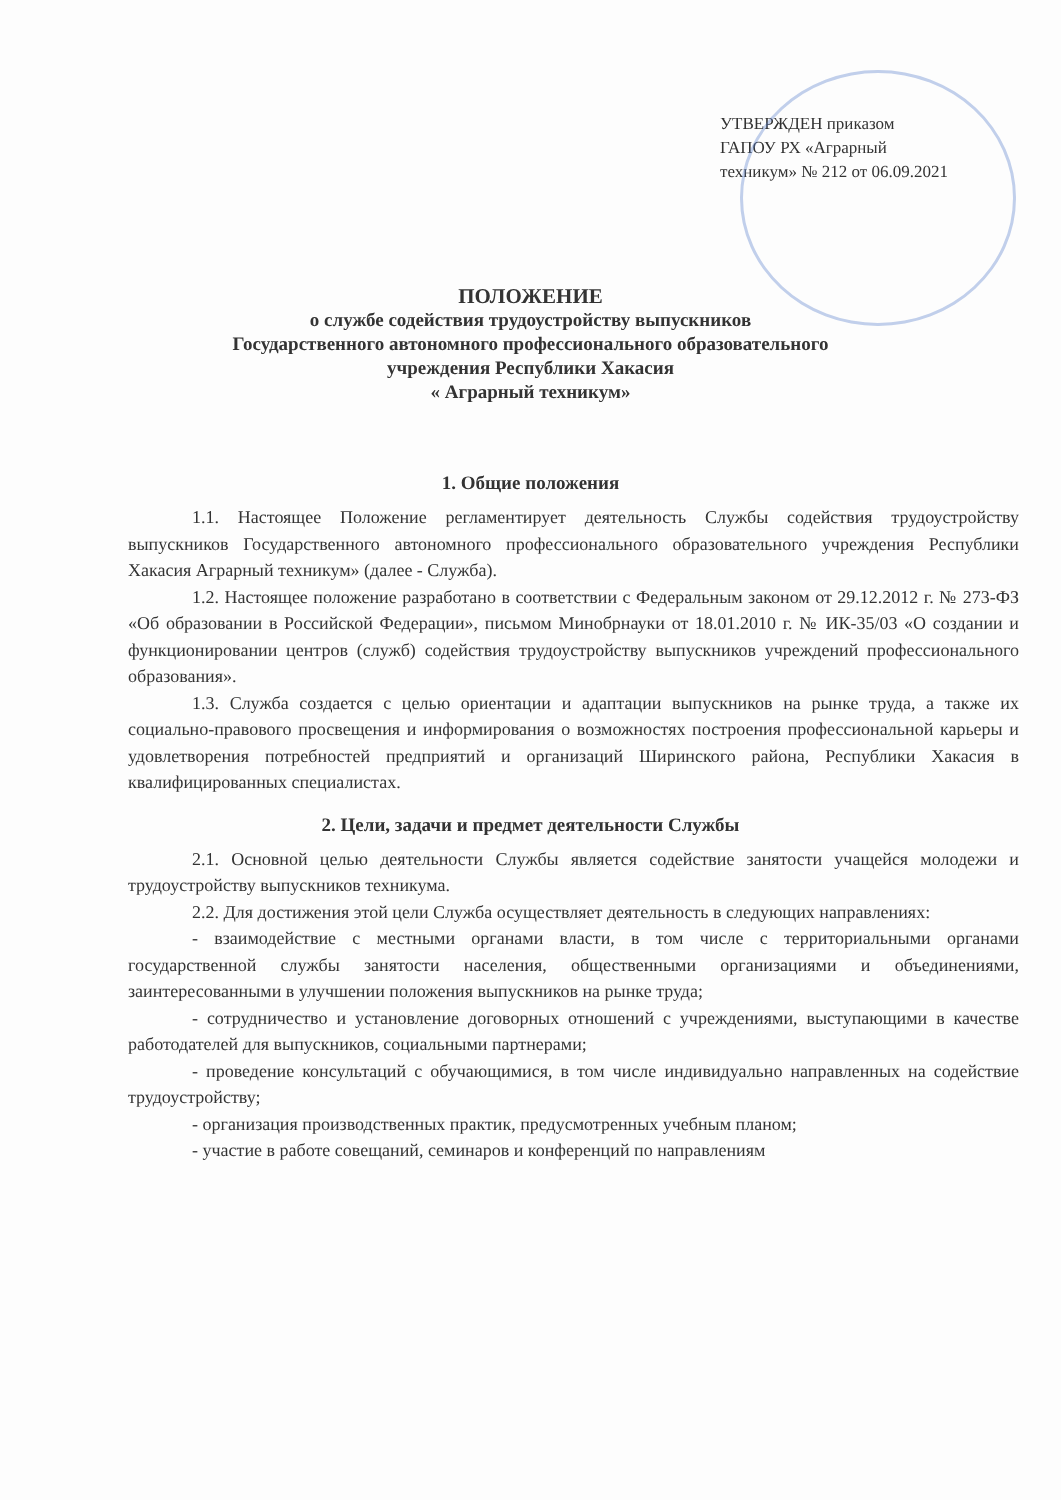УТВЕРЖДЕН приказом
ГАПОУ РХ «Аграрный
техникум» № 212 от 06.09.2021
ПОЛОЖЕНИЕ
о службе содействия трудоустройству выпускников
Государственного автономного профессионального образовательного
учреждения Республики Хакасия
« Аграрный техникум»
1. Общие положения
1.1. Настоящее Положение регламентирует деятельность Службы содействия трудоустройству выпускников Государственного автономного профессионального образовательного учреждения Республики Хакасия Аграрный техникум» (далее - Служба).
1.2. Настоящее положение разработано в соответствии с Федеральным законом от 29.12.2012 г. № 273-ФЗ «Об образовании в Российской Федерации», письмом Минобрнауки от 18.01.2010 г. № ИК-35/03 «О создании и функционировании центров (служб) содействия трудоустройству выпускников учреждений профессионального образования».
1.3. Служба создается с целью ориентации и адаптации выпускников на рынке труда, а также их социально-правового просвещения и информирования о возможностях построения профессиональной карьеры и удовлетворения потребностей предприятий и организаций Ширинского района, Республики Хакасия в квалифицированных специалистах.
2. Цели, задачи и предмет деятельности Службы
2.1. Основной целью деятельности Службы является содействие занятости учащейся молодежи и трудоустройству выпускников техникума.
2.2. Для достижения этой цели Служба осуществляет деятельность в следующих направлениях:
- взаимодействие с местными органами власти, в том числе с территориальными органами государственной службы занятости населения, общественными организациями и объединениями, заинтересованными в улучшении положения выпускников на рынке труда;
- сотрудничество и установление договорных отношений с учреждениями, выступающими в качестве работодателей для выпускников, социальными партнерами;
- проведение консультаций с обучающимися, в том числе индивидуально направленных на содействие трудоустройству;
- организация производственных практик, предусмотренных учебным планом;
- участие в работе совещаний, семинаров и конференций по направлениям